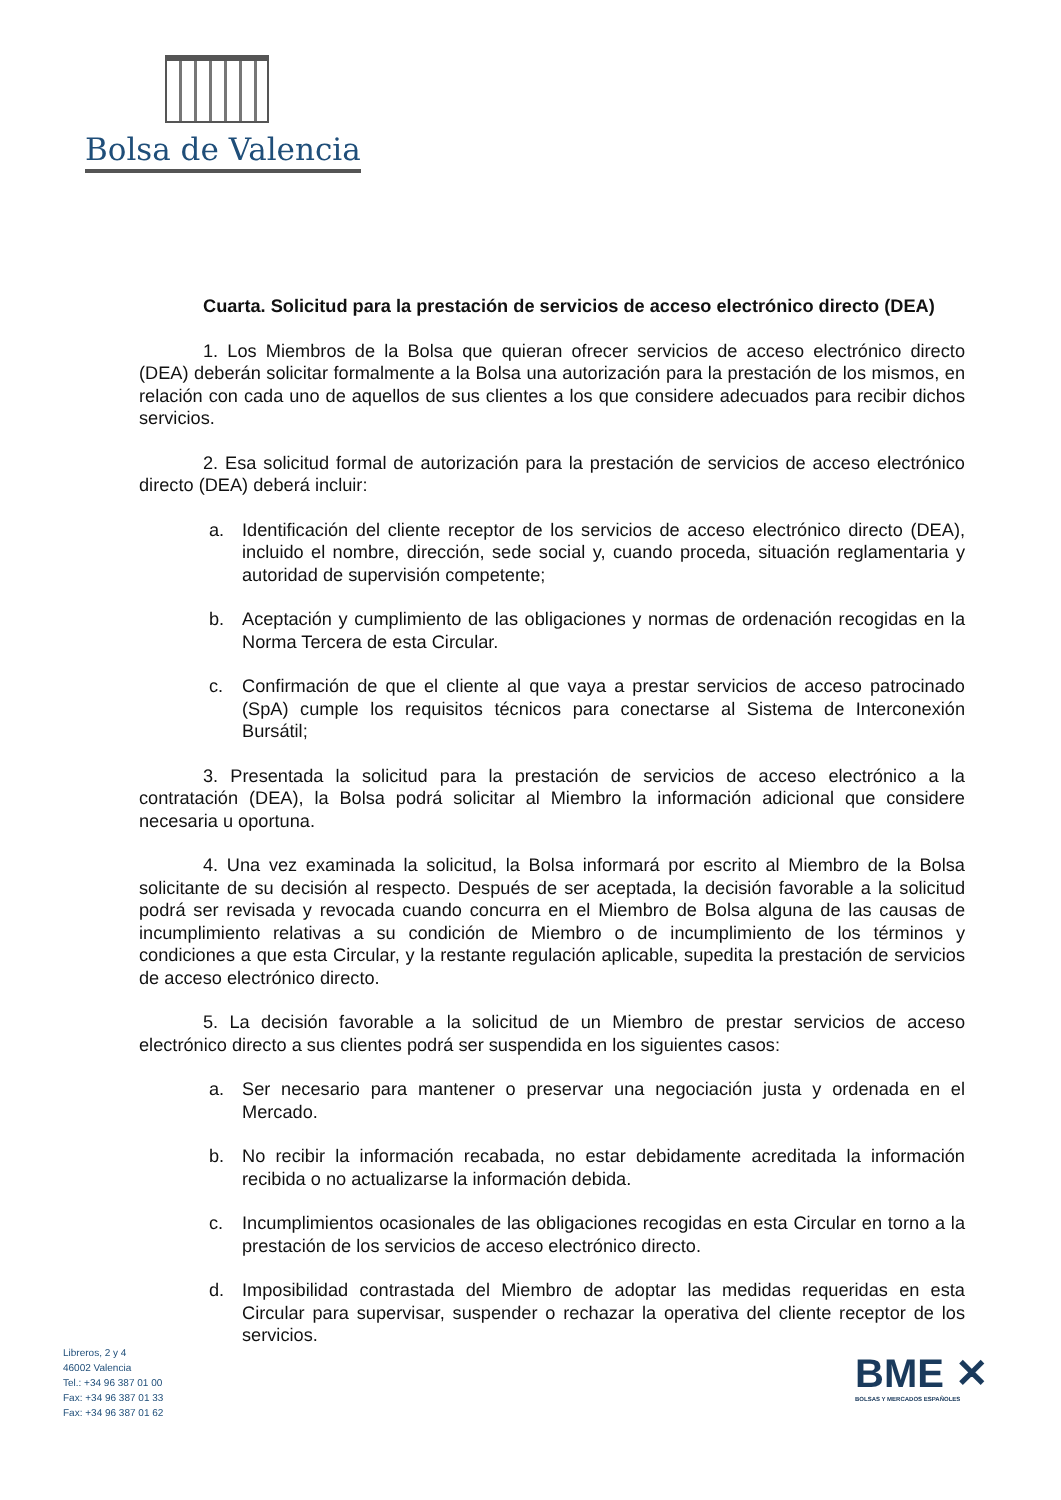Bolsa de Valencia
Cuarta. Solicitud para la prestación de servicios de acceso electrónico directo (DEA)
1. Los Miembros de la Bolsa que quieran ofrecer servicios de acceso electrónico directo (DEA) deberán solicitar formalmente a la Bolsa una autorización para la prestación de los mismos, en relación con cada uno de aquellos de sus clientes a los que considere adecuados para recibir dichos servicios.
2. Esa solicitud formal de autorización para la prestación de servicios de acceso electrónico directo (DEA) deberá incluir:
a. Identificación del cliente receptor de los servicios de acceso electrónico directo (DEA), incluido el nombre, dirección, sede social y, cuando proceda, situación reglamentaria y autoridad de supervisión competente;
b. Aceptación y cumplimiento de las obligaciones y normas de ordenación recogidas en la Norma Tercera de esta Circular.
c. Confirmación de que el cliente al que vaya a prestar servicios de acceso patrocinado (SpA) cumple los requisitos técnicos para conectarse al Sistema de Interconexión Bursátil;
3. Presentada la solicitud para la prestación de servicios de acceso electrónico a la contratación (DEA), la Bolsa podrá solicitar al Miembro la información adicional que considere necesaria u oportuna.
4. Una vez examinada la solicitud, la Bolsa informará por escrito al Miembro de la Bolsa solicitante de su decisión al respecto. Después de ser aceptada, la decisión favorable a la solicitud podrá ser revisada y revocada cuando concurra en el Miembro de Bolsa alguna de las causas de incumplimiento relativas a su condición de Miembro o de incumplimiento de los términos y condiciones a que esta Circular, y la restante regulación aplicable, supedita la prestación de servicios de acceso electrónico directo.
5. La decisión favorable a la solicitud de un Miembro de prestar servicios de acceso electrónico directo a sus clientes podrá ser suspendida en los siguientes casos:
a. Ser necesario para mantener o preservar una negociación justa y ordenada en el Mercado.
b. No recibir la información recabada, no estar debidamente acreditada la información recibida o no actualizarse la información debida.
c. Incumplimientos ocasionales de las obligaciones recogidas en esta Circular en torno a la prestación de los servicios de acceso electrónico directo.
d. Imposibilidad contrastada del Miembro de adoptar las medidas requeridas en esta Circular para supervisar, suspender o rechazar la operativa del cliente receptor de los servicios.
Libreros, 2 y 4
46002 Valencia
Tel.: +34 96 387 01 00
Fax: +34 96 387 01 33
Fax: +34 96 387 01 62
BME ✕
BOLSAS Y MERCADOS ESPAÑOLES